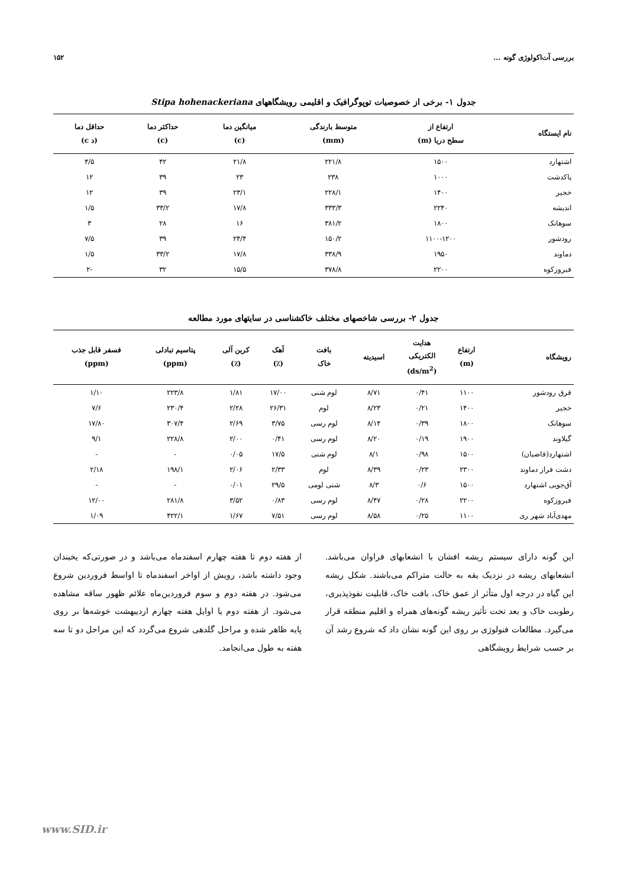بررسی آت‌اکولوژی گونه ... ۱۵۲
جدول ۱- برخی از خصوصیات توپوگرافیک و اقلیمی رویشگاههای Stipa hohenackeriana
| نام ایستگاه | ارتفاع از سطح دریا (m) | متوسط بارندگی (mm) | میانگین دما (c) | حداکثر دما (c) | حداقل دما (د c) |
| --- | --- | --- | --- | --- | --- |
| اشتهارد | ۱۵۰۰ | ۲۲۱/۸ | ۲۱/۸ | ۴۲ | ۴/۵ |
| پاکدشت | ۱۰۰۰ | ۲۳۸ | ۲۳ | ۳۹ | ۱۲ |
| خجیر | ۱۴۰۰ | ۲۲۸/۱ | ۲۳/۱ | ۳۹ | ۱۲ |
| اندیشه | ۲۲۴۰ | ۳۳۳/۳ | ۱۷/۸ | ۳۳/۲ | ۱/۵ |
| سوهانک | ۱۸۰۰ | ۳۸۱/۲ | ۱۶ | ۲۸ | ۳ |
| رودشور | ۱۱۰۰-۱۲۰۰ | ۱۵۰/۲ | ۲۴/۴ | ۳۹ | ۷/۵ |
| دماوند | ۱۹۵۰ | ۳۳۸/۹ | ۱۷/۸ | ۳۳/۲ | ۱/۵ |
| فیروزکوه | ۲۲۰۰ | ۳۷۸/۸ | ۱۵/۵ | ۳۲ | -۲ |
جدول ۲- بررسی شاخصهای مختلف خاکشناسی در سایتهای مورد مطالعه
| رویشگاه | ارتفاع (m) | هدایت الکتریکی (ds/m<sup>2</sup>) | اسیدیته | بافت خاک | آهک (٪) | کربن آلی (٪) | پتاسیم تبادلی (ppm) | فسفر قابل جذب (ppm) |
| --- | --- | --- | --- | --- | --- | --- | --- | --- |
| قرق رودشور | ۱۱۰۰ | ۰/۴۱ | ۸/۷۱ | لوم شنی | ۱۷/۰۰ | ۱/۸۱ | ۲۲۳/۸ | ۱/۱۰ |
| خجیر | ۱۴۰۰ | ۰/۲۱ | ۸/۲۳ | لوم | ۲۶/۳۱ | ۲/۲۸ | ۲۳۰/۴ | ۷/۶ |
| سوهانک | ۱۸۰۰ | ۰/۳۹ | ۸/۱۴ | لوم رسی | ۳/۷۵ | ۲/۶۹ | ۳۰۷/۴ | ۱۷/۸۰ |
| گیلاوند | ۱۹۰۰ | ۰/۱۹ | ۸/۲۰ | لوم رسی | ۰/۴۱ | ۲/۰۰ | ۲۲۸/۸ | ۹/۱ |
| اشتهارد(قاضیان) | ۱۵۰۰ | ۰/۹۸ | ۸/۱ | لوم شنی | ۱۷/۵ | ۰/۰۵ | - | - |
| دشت فراز دماوند | ۲۳۰۰ | ۰/۲۳ | ۸/۳۹ | لوم | ۲/۳۳ | ۲/۰۶ | ۱۹۸/۱ | ۲/۱۸ |
| آق‌جویی اشتهارد | ۱۵۰۰ | ۰/۶ | ۸/۳ | شنی لومی | ۲۹/۵ | ۰/۰۱ | - | - |
| فیروزکوه | ۲۲۰۰ | ۰/۲۸ | ۸/۴۷ | لوم رسی | ۰/۸۳ | ۳/۵۲ | ۲۸۱/۸ | ۱۲/۰۰ |
| مهدی‌آباد شهر ری | ۱۱۰۰ | ۰/۲۵ | ۸/۵۸ | لوم رسی | ۷/۵۱ | ۱/۶۷ | ۴۲۲/۱ | ۱/۰۹ |
این گونه دارای سیستم ریشه افشان با انشعابهای فراوان می‌باشد. انشعابهای ریشه در نزدیک یقه به حالت متراکم می‌باشند. شکل ریشه این گیاه در درجه اول متأثر از عمق خاک، بافت خاک، قابلیت نفوذپذیری، رطوبت خاک و بعد تحت تأثیر ریشه گونه‌های همراه و اقلیم منطقه قرار می‌گیرد. مطالعات فنولوژی بر روی این گونه نشان داد که شروع رشد آن بر حسب شرایط رویشگاهی
از هفته دوم تا هفته چهارم اسفندماه می‌باشد و در صورتی‌که یخبندان وجود داشته باشد، رویش از اواخر اسفندماه تا اواسط فروردین شروع می‌شود. در هفته دوم و سوم فروردین‌ماه علائم ظهور ساقه مشاهده می‌شود. از هفته دوم یا اوایل هفته چهارم اردیبهشت خوشه‌ها بر روی پایه ظاهر شده و مراحل گلدهی شروع می‌گردد که این مراحل دو تا سه هفته به طول می‌انجامد.
www.SID.ir